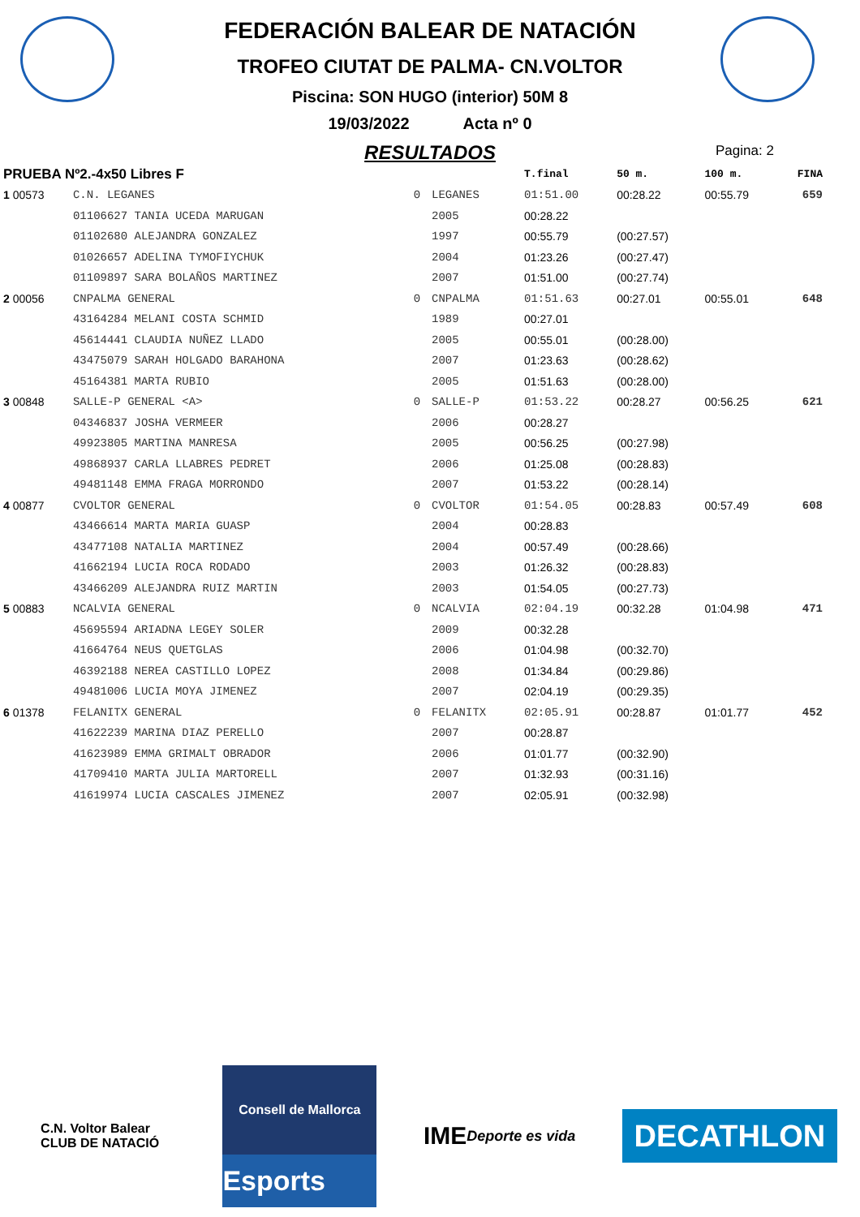FEDERACIÓN BALEAR DE NATACIÓN
TROFEO CIUTAT DE PALMA- CN.VOLTOR
Piscina: SON HUGO (interior) 50M 8
19/03/2022 Acta nº 0
RESULTADOS
Pagina: 2
| PRUEBA Nº2.-4x50 Libres F | | | | T.final | 50 m. | 100 m. | FINA |
| --- | --- | --- | --- | --- | --- | --- | --- |
| 1 00573 | C.N. LEGANES | 0 | LEGANES | 01:51.00 | 00:28.22 | 00:55.79 | 659 |
| | 01106627 TANIA UCEDA MARUGAN | | 2005 | 00:28.22 | | | |
| | 01102680 ALEJANDRA GONZALEZ | | 1997 | 00:55.79 | (00:27.57) | | |
| | 01026657 ADELINA TYMOFIYCHUK | | 2004 | 01:23.26 | (00:27.47) | | |
| | 01109897 SARA BOLAÑOS MARTINEZ | | 2007 | 01:51.00 | (00:27.74) | | |
| 2 00056 | CNPALMA GENERAL | 0 | CNPALMA | 01:51.63 | 00:27.01 | 00:55.01 | 648 |
| | 43164284 MELANI COSTA SCHMID | | 1989 | 00:27.01 | | | |
| | 45614441 CLAUDIA NUÑEZ LLADO | | 2005 | 00:55.01 | (00:28.00) | | |
| | 43475079 SARAH HOLGADO BARAHONA | | 2007 | 01:23.63 | (00:28.62) | | |
| | 45164381 MARTA RUBIO | | 2005 | 01:51.63 | (00:28.00) | | |
| 3 00848 | SALLE-P GENERAL <A> | 0 | SALLE-P | 01:53.22 | 00:28.27 | 00:56.25 | 621 |
| | 04346837 JOSHA VERMEER | | 2006 | 00:28.27 | | | |
| | 49923805 MARTINA MANRESA | | 2005 | 00:56.25 | (00:27.98) | | |
| | 49868937 CARLA LLABRES PEDRET | | 2006 | 01:25.08 | (00:28.83) | | |
| | 49481148 EMMA FRAGA MORRONDO | | 2007 | 01:53.22 | (00:28.14) | | |
| 4 00877 | CVOLTOR GENERAL | 0 | CVOLTOR | 01:54.05 | 00:28.83 | 00:57.49 | 608 |
| | 43466614 MARTA MARIA GUASP | | 2004 | 00:28.83 | | | |
| | 43477108 NATALIA MARTINEZ | | 2004 | 00:57.49 | (00:28.66) | | |
| | 41662194 LUCIA ROCA RODADO | | 2003 | 01:26.32 | (00:28.83) | | |
| | 43466209 ALEJANDRA RUIZ MARTIN | | 2003 | 01:54.05 | (00:27.73) | | |
| 5 00883 | NCALVIA GENERAL | 0 | NCALVIA | 02:04.19 | 00:32.28 | 01:04.98 | 471 |
| | 45695594 ARIADNA LEGEY SOLER | | 2009 | 00:32.28 | | | |
| | 41664764 NEUS QUETGLAS | | 2006 | 01:04.98 | (00:32.70) | | |
| | 46392188 NEREA CASTILLO LOPEZ | | 2008 | 01:34.84 | (00:29.86) | | |
| | 49481006 LUCIA MOYA JIMENEZ | | 2007 | 02:04.19 | (00:29.35) | | |
| 6 01378 | FELANITX GENERAL | 0 | FELANITX | 02:05.91 | 00:28.87 | 01:01.77 | 452 |
| | 41622239 MARINA DIAZ PERELLO | | 2007 | 00:28.87 | | | |
| | 41623989 EMMA GRIMALT OBRADOR | | 2006 | 01:01.77 | (00:32.90) | | |
| | 41709410 MARTA JULIA MARTORELL | | 2007 | 01:32.93 | (00:31.16) | | |
| | 41619974 LUCIA CASCALES JIMENEZ | | 2007 | 02:05.91 | (00:32.98) | | |
C.N. Voltor Balear
CLUB DE NATACIÓ
Consell de Mallorca
Esports
IME
Deporte es vida
DECATHLON